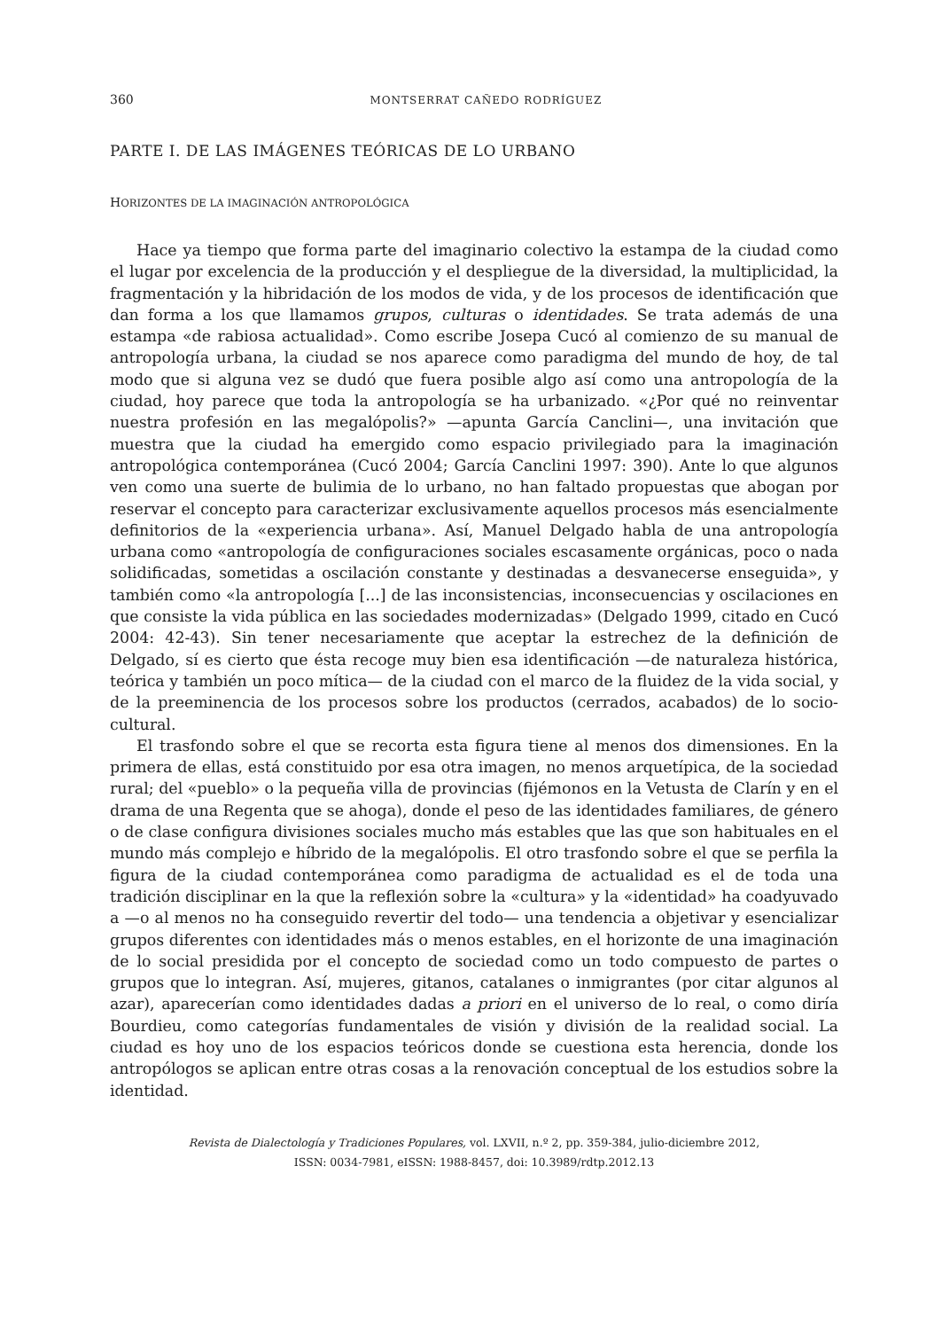360 MONTSERRAT CAÑEDO RODRÍGUEZ
PARTE I. DE LAS IMÁGENES TEÓRICAS DE LO URBANO
HORIZONTES DE LA IMAGINACIÓN ANTROPOLÓGICA
Hace ya tiempo que forma parte del imaginario colectivo la estampa de la ciudad como el lugar por excelencia de la producción y el despliegue de la diversidad, la multiplicidad, la fragmentación y la hibridación de los modos de vida, y de los procesos de identificación que dan forma a los que llamamos grupos, culturas o identidades. Se trata además de una estampa «de rabiosa actualidad». Como escribe Josepa Cucó al comienzo de su manual de antropología urbana, la ciudad se nos aparece como paradigma del mundo de hoy, de tal modo que si alguna vez se dudó que fuera posible algo así como una antropología de la ciudad, hoy parece que toda la antropología se ha urbanizado. «¿Por qué no reinventar nuestra profesión en las megalópolis?» —apunta García Canclini—, una invitación que muestra que la ciudad ha emergido como espacio privilegiado para la imaginación antropológica contemporánea (Cucó 2004; García Canclini 1997: 390). Ante lo que algunos ven como una suerte de bulimia de lo urbano, no han faltado propuestas que abogan por reservar el concepto para caracterizar exclusivamente aquellos procesos más esencialmente definitorios de la «experiencia urbana». Así, Manuel Delgado habla de una antropología urbana como «antropología de configuraciones sociales escasamente orgánicas, poco o nada solidificadas, sometidas a oscilación constante y destinadas a desvanecerse enseguida», y también como «la antropología [...] de las inconsistencias, inconsecuencias y oscilaciones en que consiste la vida pública en las sociedades modernizadas» (Delgado 1999, citado en Cucó 2004: 42-43). Sin tener necesariamente que aceptar la estrechez de la definición de Delgado, sí es cierto que ésta recoge muy bien esa identificación —de naturaleza histórica, teórica y también un poco mítica— de la ciudad con el marco de la fluidez de la vida social, y de la preeminencia de los procesos sobre los productos (cerrados, acabados) de lo socio-cultural.
El trasfondo sobre el que se recorta esta figura tiene al menos dos dimensiones. En la primera de ellas, está constituido por esa otra imagen, no menos arquetípica, de la sociedad rural; del «pueblo» o la pequeña villa de provincias (fijémonos en la Vetusta de Clarín y en el drama de una Regenta que se ahoga), donde el peso de las identidades familiares, de género o de clase configura divisiones sociales mucho más estables que las que son habituales en el mundo más complejo e híbrido de la megalópolis. El otro trasfondo sobre el que se perfila la figura de la ciudad contemporánea como paradigma de actualidad es el de toda una tradición disciplinar en la que la reflexión sobre la «cultura» y la «identidad» ha coadyuvado a —o al menos no ha conseguido revertir del todo— una tendencia a objetivar y esencializar grupos diferentes con identidades más o menos estables, en el horizonte de una imaginación de lo social presidida por el concepto de sociedad como un todo compuesto de partes o grupos que lo integran. Así, mujeres, gitanos, catalanes o inmigrantes (por citar algunos al azar), aparecerían como identidades dadas a priori en el universo de lo real, o como diría Bourdieu, como categorías fundamentales de visión y división de la realidad social. La ciudad es hoy uno de los espacios teóricos donde se cuestiona esta herencia, donde los antropólogos se aplican entre otras cosas a la renovación conceptual de los estudios sobre la identidad.
Revista de Dialectología y Tradiciones Populares, vol. LXVII, n.º 2, pp. 359-384, julio-diciembre 2012,
ISSN: 0034-7981, eISSN: 1988-8457, doi: 10.3989/rdtp.2012.13